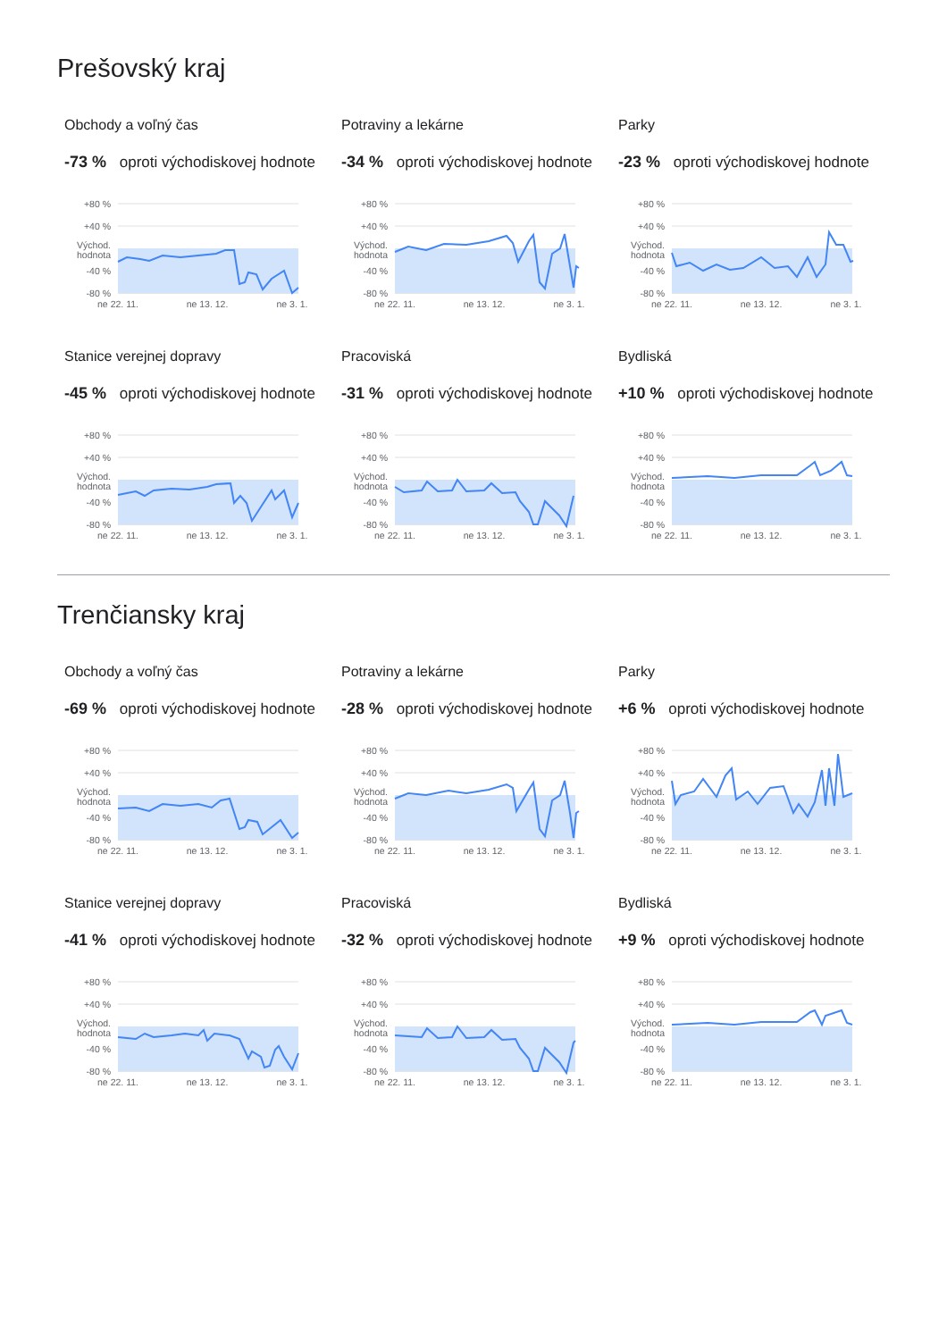Prešovský kraj
Obchody a voľný čas
-73 % oproti východiskovej hodnote
+80 %
+40 %
Východ.
hodnota
-40 %
-80 %
ne 22. 11.
ne 13. 12.
ne 3. 1.
Potraviny a lekárne
-34 % oproti východiskovej hodnote
+80 %
+40 %
Východ.
hodnota
-40 %
-80 %
ne 22. 11.
ne 13. 12.
ne 3. 1.
Parky
-23 % oproti východiskovej hodnote
+80 %
+40 %
Východ.
hodnota
-40 %
-80 %
ne 22. 11.
ne 13. 12.
ne 3. 1.
Stanice verejnej dopravy
-45 % oproti východiskovej hodnote
+80 %
+40 %
Východ.
hodnota
-40 %
-80 %
ne 22. 11.
ne 13. 12.
ne 3. 1.
Pracoviská
-31 % oproti východiskovej hodnote
+80 %
+40 %
Východ.
hodnota
-40 %
-80 %
ne 22. 11.
ne 13. 12.
ne 3. 1.
Bydliská
+10 % oproti východiskovej hodnote
+80 %
+40 %
Východ.
hodnota
-40 %
-80 %
ne 22. 11.
ne 13. 12.
ne 3. 1.
Trenčiansky kraj
Obchody a voľný čas
-69 % oproti východiskovej hodnote
+80 %
+40 %
Východ.
hodnota
-40 %
-80 %
ne 22. 11.
ne 13. 12.
ne 3. 1.
Potraviny a lekárne
-28 % oproti východiskovej hodnote
+80 %
+40 %
Východ.
hodnota
-40 %
-80 %
ne 22. 11.
ne 13. 12.
ne 3. 1.
Parky
+6 % oproti východiskovej hodnote
+80 %
+40 %
Východ.
hodnota
-40 %
-80 %
ne 22. 11.
ne 13. 12.
ne 3. 1.
Stanice verejnej dopravy
-41 % oproti východiskovej hodnote
+80 %
+40 %
Východ.
hodnota
-40 %
-80 %
ne 22. 11.
ne 13. 12.
ne 3. 1.
Pracoviská
-32 % oproti východiskovej hodnote
+80 %
+40 %
Východ.
hodnota
-40 %
-80 %
ne 22. 11.
ne 13. 12.
ne 3. 1.
Bydliská
+9 % oproti východiskovej hodnote
+80 %
+40 %
Východ.
hodnota
-40 %
-80 %
ne 22. 11.
ne 13. 12.
ne 3. 1.